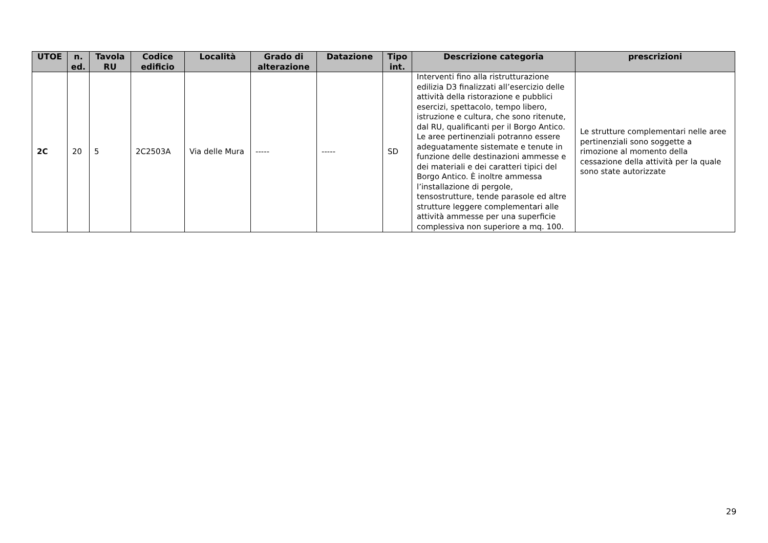| UTOE | n. ed. | Tavola RU | Codice edificio | Località | Grado di alterazione | Datazione | Tipo int. | Descrizione categoria | prescrizioni |
| --- | --- | --- | --- | --- | --- | --- | --- | --- | --- |
| 2C | 20 | 5 | 2C2503A | Via delle Mura | ----- | ----- | SD | Interventi fino alla ristrutturazione edilizia D3 finalizzati all’esercizio delle attività della ristorazione e pubblici esercizi, spettacolo, tempo libero, istruzione e cultura, che sono ritenute, dal RU, qualificanti per il Borgo Antico. Le aree pertinenziali potranno essere adeguatamente sistemate e tenute in funzione delle destinazioni ammesse e dei materiali e dei caratteri tipici del Borgo Antico. È inoltre ammessa l’installazione di pergole, tensostrutture, tende parasole ed altre strutture leggere complementari alle attività ammesse per una superficie complessiva non superiore a mq. 100. | Le strutture complementari nelle aree pertinenziali sono soggette a rimozione al momento della cessazione della attività per la quale sono state autorizzate |
29